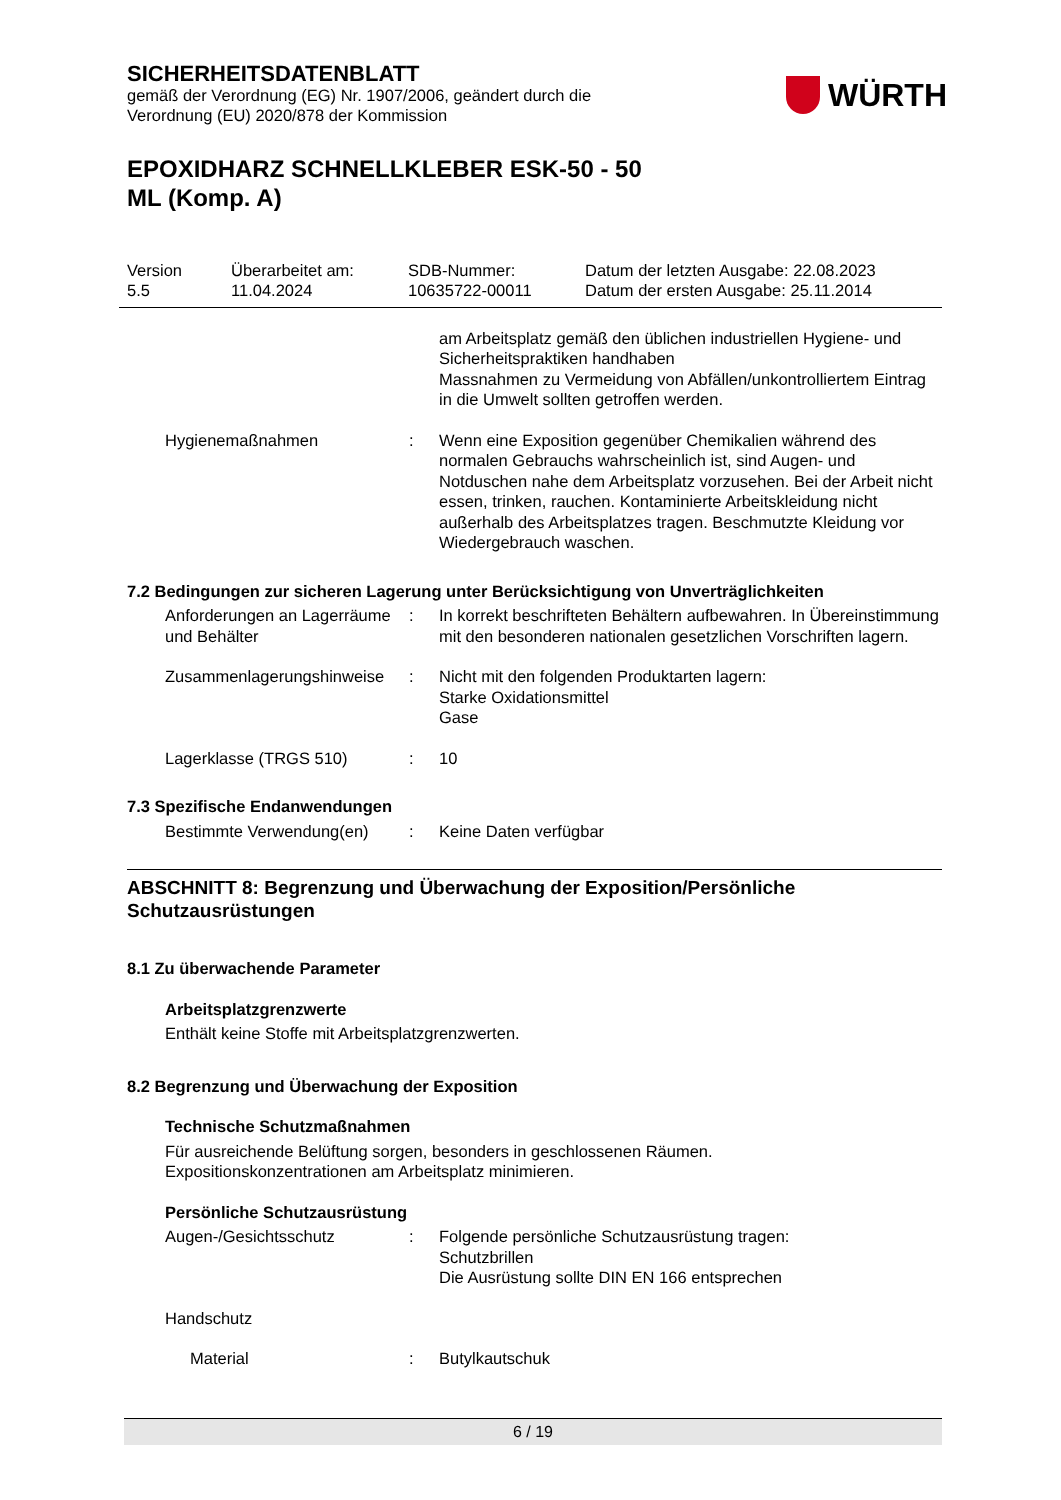SICHERHEITSDATENBLATT
gemäß der Verordnung (EG) Nr. 1907/2006, geändert durch die
Verordnung (EU) 2020/878 der Kommission
WÜRTH
EPOXIDHARZ SCHNELLKLEBER ESK-50 - 50
ML (Komp. A)
Version
5.5
Überarbeitet am:
11.04.2024
SDB-Nummer:
10635722-00011
Datum der letzten Ausgabe: 22.08.2023
Datum der ersten Ausgabe: 25.11.2014
am Arbeitsplatz gemäß den üblichen industriellen Hygiene- und Sicherheitspraktiken handhaben
Massnahmen zu Vermeidung von Abfällen/unkontrolliertem Eintrag in die Umwelt sollten getroffen werden.
Hygienemaßnahmen : Wenn eine Exposition gegenüber Chemikalien während des normalen Gebrauchs wahrscheinlich ist, sind Augen- und Notduschen nahe dem Arbeitsplatz vorzusehen. Bei der Arbeit nicht essen, trinken, rauchen. Kontaminierte Arbeitskleidung nicht außerhalb des Arbeitsplatzes tragen. Beschmutzte Kleidung vor Wiedergebrauch waschen.
7.2 Bedingungen zur sicheren Lagerung unter Berücksichtigung von Unverträglichkeiten
Anforderungen an Lagerräume und Behälter
: In korrekt beschrifteten Behältern aufbewahren. In Übereinstimmung mit den besonderen nationalen gesetzlichen Vorschriften lagern.
Zusammenlagerungshinweise
: Nicht mit den folgenden Produktarten lagern:
Starke Oxidationsmittel
Gase
Lagerklasse (TRGS 510) : 10
7.3 Spezifische Endanwendungen
Bestimmte Verwendung(en) : Keine Daten verfügbar
ABSCHNITT 8: Begrenzung und Überwachung der Exposition/Persönliche Schutzausrüstungen
8.1 Zu überwachende Parameter
Arbeitsplatzgrenzwerte
Enthält keine Stoffe mit Arbeitsplatzgrenzwerten.
8.2 Begrenzung und Überwachung der Exposition
Technische Schutzmaßnahmen
Für ausreichende Belüftung sorgen, besonders in geschlossenen Räumen.
Expositionskonzentrationen am Arbeitsplatz minimieren.
Persönliche Schutzausrüstung
Augen-/Gesichtsschutz : Folgende persönliche Schutzausrüstung tragen:
Schutzbrillen
Die Ausrüstung sollte DIN EN 166 entsprechen
Handschutz
Material : Butylkautschuk
6 / 19